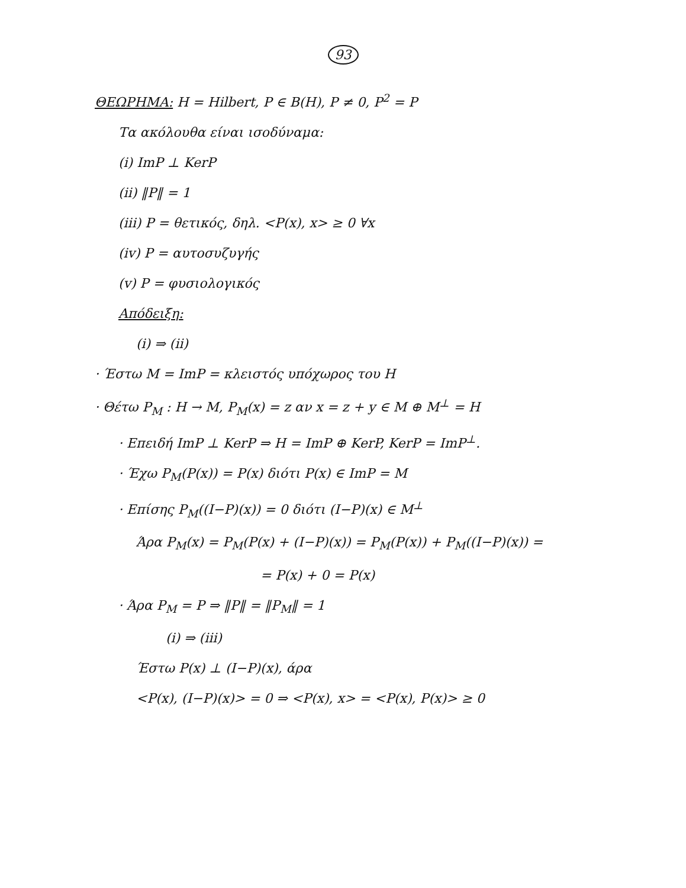93
ΘΕΩΡΗΜΑ: H = Hilbert, P ∈ B(H), P ≠ 0, P<sup>2</sup> = P
Τα ακόλουθα είναι ισοδύναμα:
(i) ImP ⊥ KerP
(ii) ‖P‖ = 1
(iii) P = θετικός, δηλ. <P(x), x> ≥ 0 ∀x
(iv) P = αυτοσυζυγής
(v) P = φυσιολογικός
Απόδειξη:
(i) ⇒ (ii)
· Έστω M = ImP = κλειστός υπόχωρος του H
· Θέτω P<sub>M</sub> : H → M, P<sub>M</sub>(x) = z αν x = z + y ∈ M ⊕ M<sup>⊥</sup> = H
· Επειδή ImP ⊥ KerP ⇒ H = ImP ⊕ KerP, KerP = ImP<sup>⊥</sup>.
· Έχω P<sub>M</sub>(P(x)) = P(x) διότι P(x) ∈ ImP = M
· Επίσης P<sub>M</sub>((I−P)(x)) = 0 διότι (I−P)(x) ∈ M<sup>⊥</sup>
Άρα P<sub>M</sub>(x) = P<sub>M</sub>(P(x) + (I−P)(x)) = P<sub>M</sub>(P(x)) + P<sub>M</sub>((I−P)(x)) =
= P(x) + 0 = P(x)
· Άρα P<sub>M</sub> = P ⇒ ‖P‖ = ‖P<sub>M</sub>‖ = 1
(i) ⇒ (iii)
Έστω P(x) ⊥ (I−P)(x), άρα
<P(x), (I−P)(x)> = 0 ⇒ <P(x), x> = <P(x), P(x)> ≥ 0